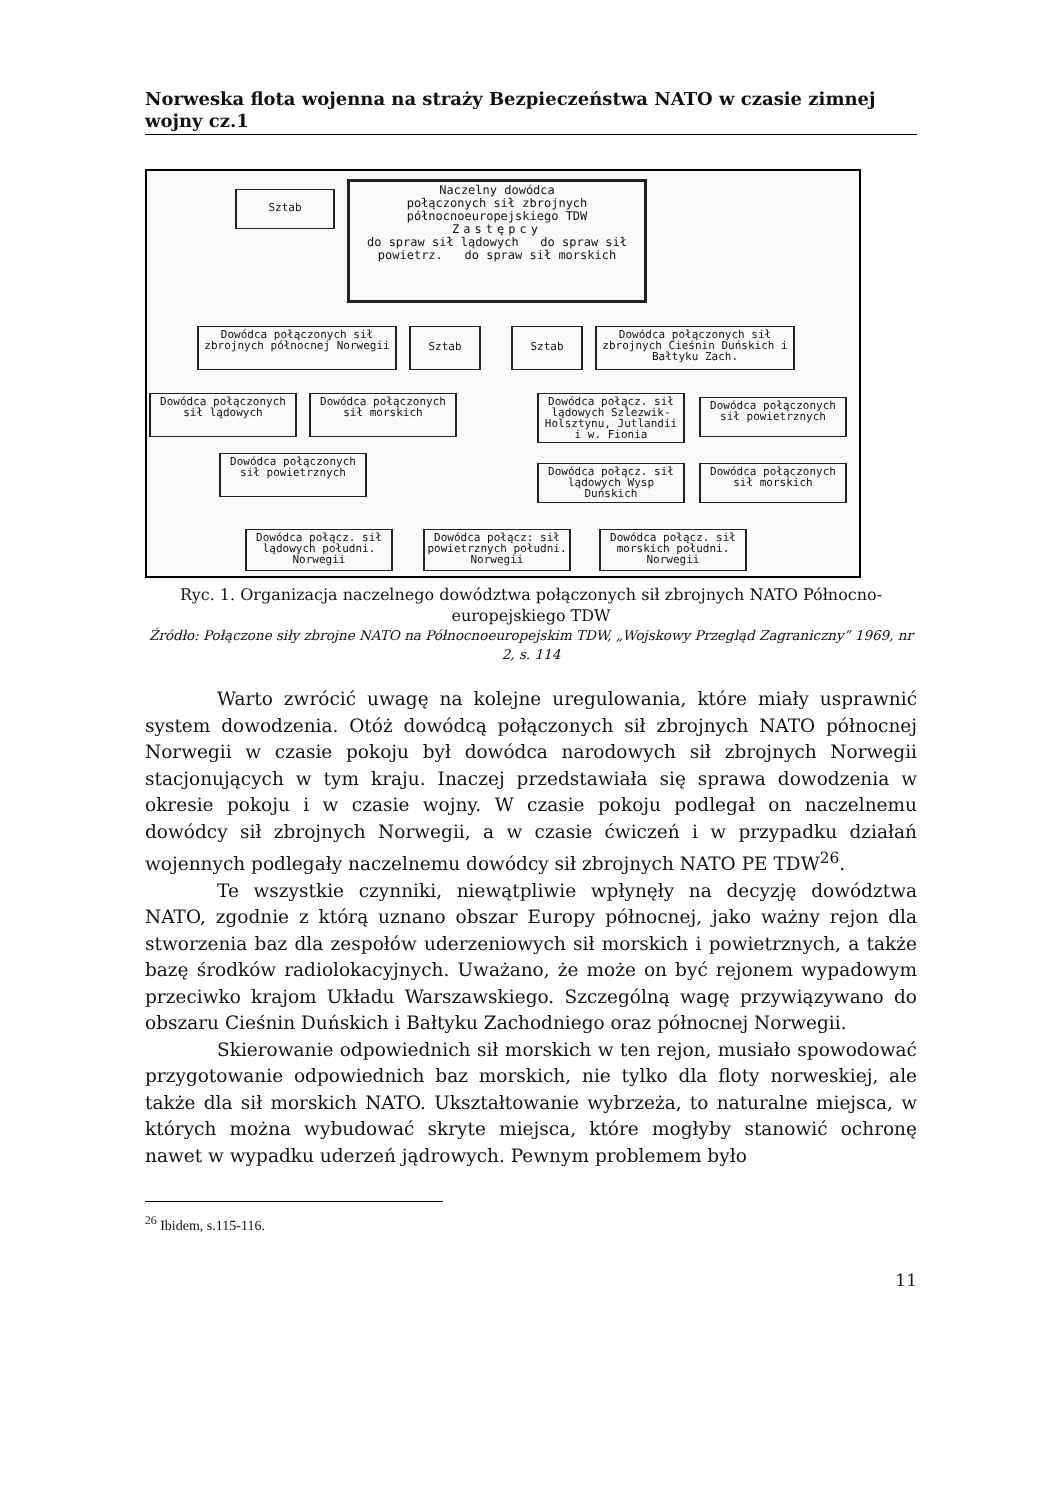Norweska flota wojenna na straży Bezpieczeństwa NATO w czasie zimnej wojny cz.1
Sztab
Naczelny dowódca
połączonych sił zbrojnych
północnoeuropejskiego TDW
Zastępcy
do spraw sił lądowych do spraw sił powietrz. do spraw sił morskich
Dowódca połączonych sił zbrojnych północnej Norwegii
Sztab Sztab
Dowódca połączonych sił zbrojnych Cieśnin Duńskich i Bałtyku Zach.
Dowódca połączonych sił lądowych
Dowódca połączonych sił morskich
Dowódca połącz. sił lądowych Szlezwik-Holsztynu, Jutlandii i w. Fionia
Dowódca połączonych sił powietrznych
Dowódca połączonych sił powietrznych
Dowódca połącz. sił lądowych Wysp Duńskich
Dowódca połączonych sił morskich
Dowódca połącz. sił lądowych południ. Norwegii
Dowódca połącz: sił powietrznych południ. Norwegii
Dowódca połącz. sił morskich południ. Norwegii
Ryc. 1. Organizacja naczelnego dowództwa połączonych sił zbrojnych NATO Północno-europejskiego TDW
Źródło: Połączone siły zbrojne NATO na Północnoeuropejskim TDW, „Wojskowy Przegląd Zagraniczny” 1969, nr 2, s. 114
Warto zwrócić uwagę na kolejne uregulowania, które miały usprawnić system dowodzenia. Otóż dowódcą połączonych sił zbrojnych NATO północnej Norwegii w czasie pokoju był dowódca narodowych sił zbrojnych Norwegii stacjonujących w tym kraju. Inaczej przedstawiała się sprawa dowodzenia w okresie pokoju i w czasie wojny. W czasie pokoju podlegał on naczelnemu dowódcy sił zbrojnych Norwegii, a w czasie ćwiczeń i w przypadku działań wojennych podlegały naczelnemu dowódcy sił zbrojnych NATO PE TDW<sup>26</sup>.
Te wszystkie czynniki, niewątpliwie wpłynęły na decyzję dowództwa NATO, zgodnie z którą uznano obszar Europy północnej, jako ważny rejon dla stworzenia baz dla zespołów uderzeniowych sił morskich i powietrznych, a także bazę środków radiolokacyjnych. Uważano, że może on być rejonem wypadowym przeciwko krajom Układu Warszawskiego. Szczególną wagę przywiązywano do obszaru Cieśnin Duńskich i Bałtyku Zachodniego oraz północnej Norwegii.
Skierowanie odpowiednich sił morskich w ten rejon, musiało spowodować przygotowanie odpowiednich baz morskich, nie tylko dla floty norweskiej, ale także dla sił morskich NATO. Ukształtowanie wybrzeża, to naturalne miejsca, w których można wybudować skryte miejsca, które mogłyby stanowić ochronę nawet w wypadku uderzeń jądrowych. Pewnym problemem było
<sup>26</sup> Ibidem, s.115-116.
11